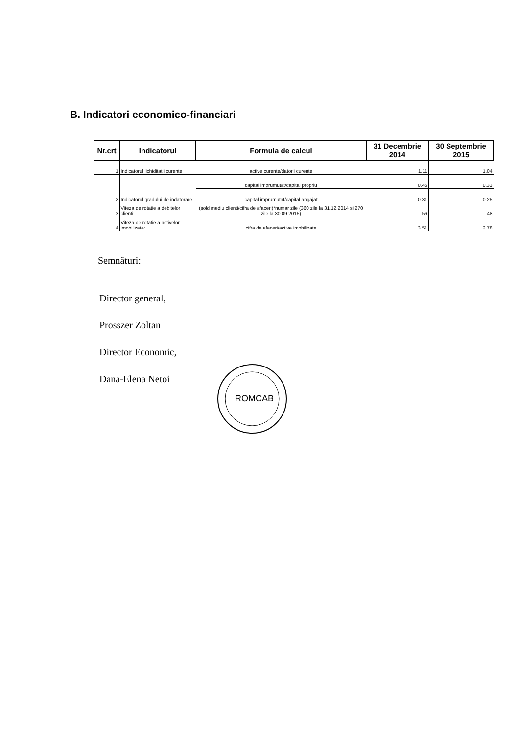B. Indicatori economico-financiari
| Nr.crt | Indicatorul | Formula de calcul | 31 Decembrie 2014 | 30 Septembrie 2015 |
| --- | --- | --- | --- | --- |
| 1 | Indicatorul lichiditatii curente | active curente/datorii curente | 1.11 | 1.04 |
| 2 | Indicatorul gradului de indatorare | capital imprumutat/capital propriu | 0.45 | 0.33 |
| | | capital imprumutat/capital angajat | 0.31 | 0.25 |
| 3 | Viteza de rotatie a debitelor clienti: | (sold mediu clienti/cifra de afaceri)*numar zile (360 zile la 31.12.2014 si 270 zile la 30.09.2015) | 56 | 48 |
| 4 | Viteza de rotatie a activelor imobilizate: | cifra de afaceri/active imobilizate | 3.51 | 2.78 |
Semnături:
Director general,
Prosszer Zoltan
Director Economic,
Dana-Elena Netoi
ROMCAB